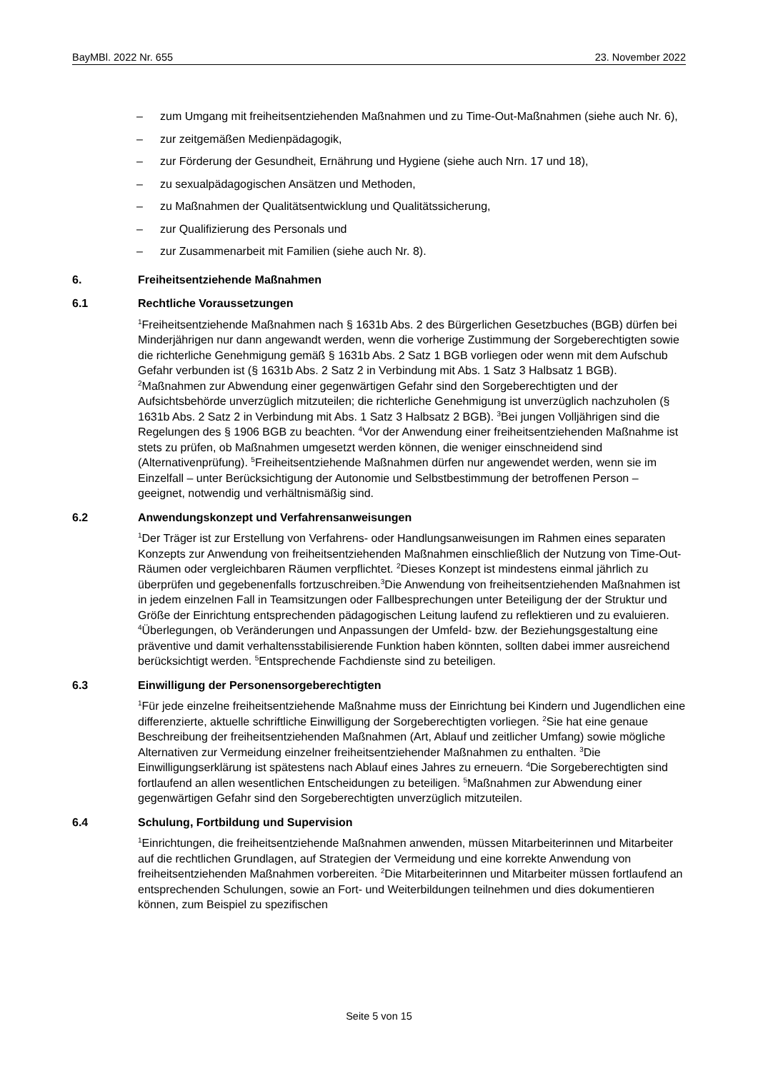BayMBl. 2022 Nr. 655 23. November 2022
– zum Umgang mit freiheitsentziehenden Maßnahmen und zu Time-Out-Maßnahmen (siehe auch Nr. 6),
– zur zeitgemäßen Medienpädagogik,
– zur Förderung der Gesundheit, Ernährung und Hygiene (siehe auch Nrn. 17 und 18),
– zu sexualpädagogischen Ansätzen und Methoden,
– zu Maßnahmen der Qualitätsentwicklung und Qualitätssicherung,
– zur Qualifizierung des Personals und
– zur Zusammenarbeit mit Familien (siehe auch Nr. 8).
6. Freiheitsentziehende Maßnahmen
6.1 Rechtliche Voraussetzungen
<sup>1</sup> Freiheitsentziehende Maßnahmen nach § 1631b Abs. 2 des Bürgerlichen Gesetzbuches (BGB) dürfen bei Minderjährigen nur dann angewandt werden, wenn die vorherige Zustimmung der Sorgeberechtigten sowie die richterliche Genehmigung gemäß § 1631b Abs. 2 Satz 1 BGB vorliegen oder wenn mit dem Aufschub Gefahr verbunden ist (§ 1631b Abs. 2 Satz 2 in Verbindung mit Abs. 1 Satz 3 Halbsatz 1 BGB). <sup>2</sup>Maßnahmen zur Abwendung einer gegenwärtigen Gefahr sind den Sorgeberechtigten und der Aufsichtsbehörde unverzüglich mitzuteilen; die richterliche Genehmigung ist unverzüglich nachzuholen (§ 1631b Abs. 2 Satz 2 in Verbindung mit Abs. 1 Satz 3 Halbsatz 2 BGB). <sup>3</sup>Bei jungen Volljährigen sind die Regelungen des § 1906 BGB zu beachten. <sup>4</sup>Vor der Anwendung einer freiheitsentziehenden Maßnahme ist stets zu prüfen, ob Maßnahmen umgesetzt werden können, die weniger einschneidend sind (Alternativenprüfung). <sup>5</sup>Freiheitsentziehende Maßnahmen dürfen nur angewendet werden, wenn sie im Einzelfall – unter Berücksichtigung der Autonomie und Selbstbestimmung der betroffenen Person – geeignet, notwendig und verhältnismäßig sind.
6.2 Anwendungskonzept und Verfahrensanweisungen
<sup>1</sup> Der Träger ist zur Erstellung von Verfahrens- oder Handlungsanweisungen im Rahmen eines separaten Konzepts zur Anwendung von freiheitsentziehenden Maßnahmen einschließlich der Nutzung von Time-Out-Räumen oder vergleichbaren Räumen verpflichtet. <sup>2</sup>Dieses Konzept ist mindestens einmal jährlich zu überprüfen und gegebenenfalls fortzuschreiben.<sup>3</sup>Die Anwendung von freiheitsentziehenden Maßnahmen ist in jedem einzelnen Fall in Teamsitzungen oder Fallbesprechungen unter Beteiligung der der Struktur und Größe der Einrichtung entsprechenden pädagogischen Leitung laufend zu reflektieren und zu evaluieren. <sup>4</sup>Überlegungen, ob Veränderungen und Anpassungen der Umfeld- bzw. der Beziehungsgestaltung eine präventive und damit verhaltensstabilisierende Funktion haben könnten, sollten dabei immer ausreichend berücksichtigt werden. <sup>5</sup>Entsprechende Fachdienste sind zu beteiligen.
6.3 Einwilligung der Personensorgeberechtigten
<sup>1</sup> Für jede einzelne freiheitsentziehende Maßnahme muss der Einrichtung bei Kindern und Jugendlichen eine differenzierte, aktuelle schriftliche Einwilligung der Sorgeberechtigten vorliegen. <sup>2</sup>Sie hat eine genaue Beschreibung der freiheitsentziehenden Maßnahmen (Art, Ablauf und zeitlicher Umfang) sowie mögliche Alternativen zur Vermeidung einzelner freiheitsentziehender Maßnahmen zu enthalten. <sup>3</sup>Die Einwilligungserklärung ist spätestens nach Ablauf eines Jahres zu erneuern. <sup>4</sup>Die Sorgeberechtigten sind fortlaufend an allen wesentlichen Entscheidungen zu beteiligen. <sup>5</sup>Maßnahmen zur Abwendung einer gegenwärtigen Gefahr sind den Sorgeberechtigten unverzüglich mitzuteilen.
6.4 Schulung, Fortbildung und Supervision
<sup>1</sup> Einrichtungen, die freiheitsentziehende Maßnahmen anwenden, müssen Mitarbeiterinnen und Mitarbeiter auf die rechtlichen Grundlagen, auf Strategien der Vermeidung und eine korrekte Anwendung von freiheitsentziehenden Maßnahmen vorbereiten. <sup>2</sup>Die Mitarbeiterinnen und Mitarbeiter müssen fortlaufend an entsprechenden Schulungen, sowie an Fort- und Weiterbildungen teilnehmen und dies dokumentieren können, zum Beispiel zu spezifischen
Seite 5 von 15